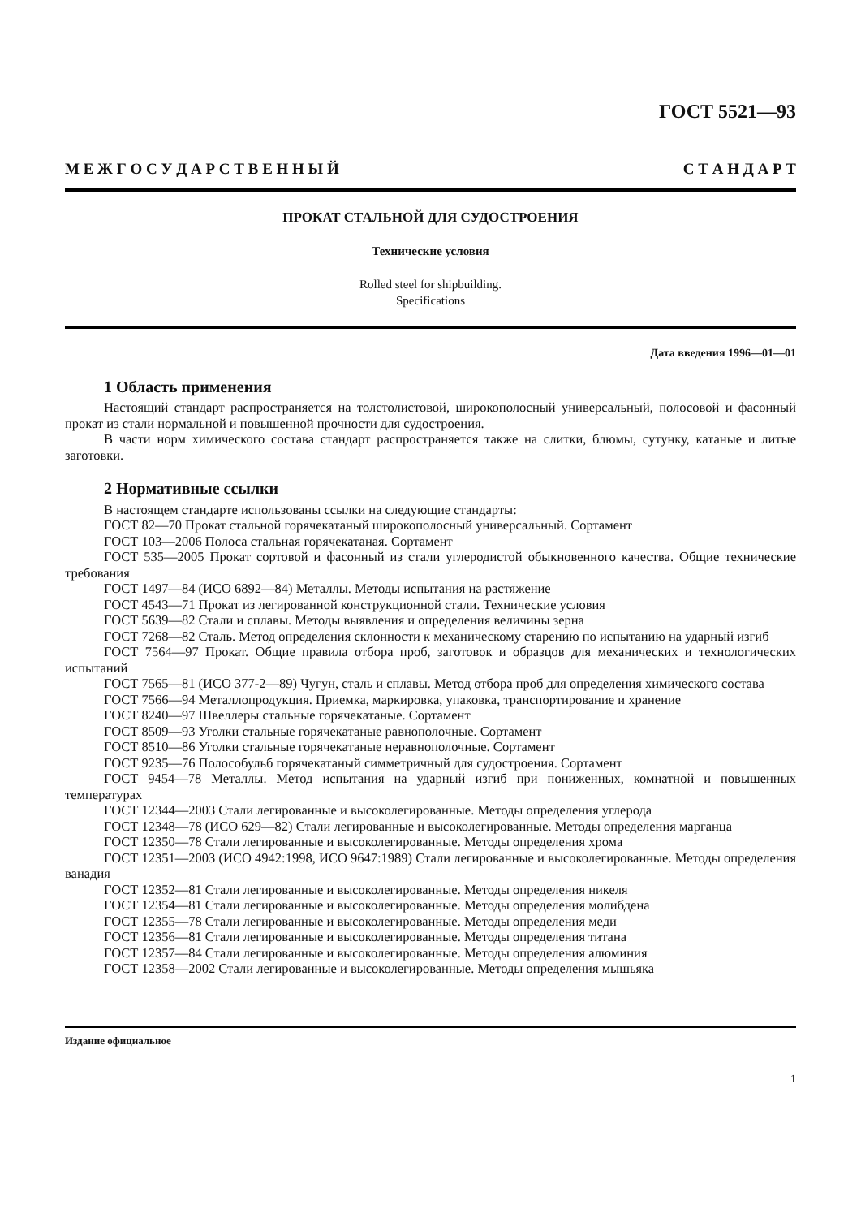ГОСТ 5521—93
М Е Ж Г О С У Д А Р С Т В Е Н Н Ы Й С Т А Н Д А Р Т
ПРОКАТ СТАЛЬНОЙ ДЛЯ СУДОСТРОЕНИЯ
Технические условия
Rolled steel for shipbuilding.
Specifications
Дата введения 1996—01—01
1 Область применения
Настоящий стандарт распространяется на толстолистовой, широкополосный универсальный, полосовой и фасонный прокат из стали нормальной и повышенной прочности для судостроения.
В части норм химического состава стандарт распространяется также на слитки, блюмы, сутунку, катаные и литые заготовки.
2 Нормативные ссылки
В настоящем стандарте использованы ссылки на следующие стандарты:
ГОСТ 82—70 Прокат стальной горячекатаный широкополосный универсальный. Сортамент
ГОСТ 103—2006 Полоса стальная горячекатаная. Сортамент
ГОСТ 535—2005 Прокат сортовой и фасонный из стали углеродистой обыкновенного качества. Общие технические требования
ГОСТ 1497—84 (ИСО 6892—84) Металлы. Методы испытания на растяжение
ГОСТ 4543—71 Прокат из легированной конструкционной стали. Технические условия
ГОСТ 5639—82 Стали и сплавы. Методы выявления и определения величины зерна
ГОСТ 7268—82 Сталь. Метод определения склонности к механическому старению по испытанию на ударный изгиб
ГОСТ 7564—97 Прокат. Общие правила отбора проб, заготовок и образцов для механических и технологических испытаний
ГОСТ 7565—81 (ИСО 377-2—89) Чугун, сталь и сплавы. Метод отбора проб для определения химического состава
ГОСТ 7566—94 Металлопродукция. Приемка, маркировка, упаковка, транспортирование и хранение
ГОСТ 8240—97 Швеллеры стальные горячекатаные. Сортамент
ГОСТ 8509—93 Уголки стальные горячекатаные равнополочные. Сортамент
ГОСТ 8510—86 Уголки стальные горячекатаные неравнополочные. Сортамент
ГОСТ 9235—76 Полособульб горячекатаный симметричный для судостроения. Сортамент
ГОСТ 9454—78 Металлы. Метод испытания на ударный изгиб при пониженных, комнатной и повышенных температурах
ГОСТ 12344—2003 Стали легированные и высоколегированные. Методы определения углерода
ГОСТ 12348—78 (ИСО 629—82) Стали легированные и высоколегированные. Методы определения марганца
ГОСТ 12350—78 Стали легированные и высоколегированные. Методы определения хрома
ГОСТ 12351—2003 (ИСО 4942:1998, ИСО 9647:1989) Стали легированные и высоколегированные. Методы определения ванадия
ГОСТ 12352—81 Стали легированные и высоколегированные. Методы определения никеля
ГОСТ 12354—81 Стали легированные и высоколегированные. Методы определения молибдена
ГОСТ 12355—78 Стали легированные и высоколегированные. Методы определения меди
ГОСТ 12356—81 Стали легированные и высоколегированные. Методы определения титана
ГОСТ 12357—84 Стали легированные и высоколегированные. Методы определения алюминия
ГОСТ 12358—2002 Стали легированные и высоколегированные. Методы определения мышьяка
Издание официальное
1